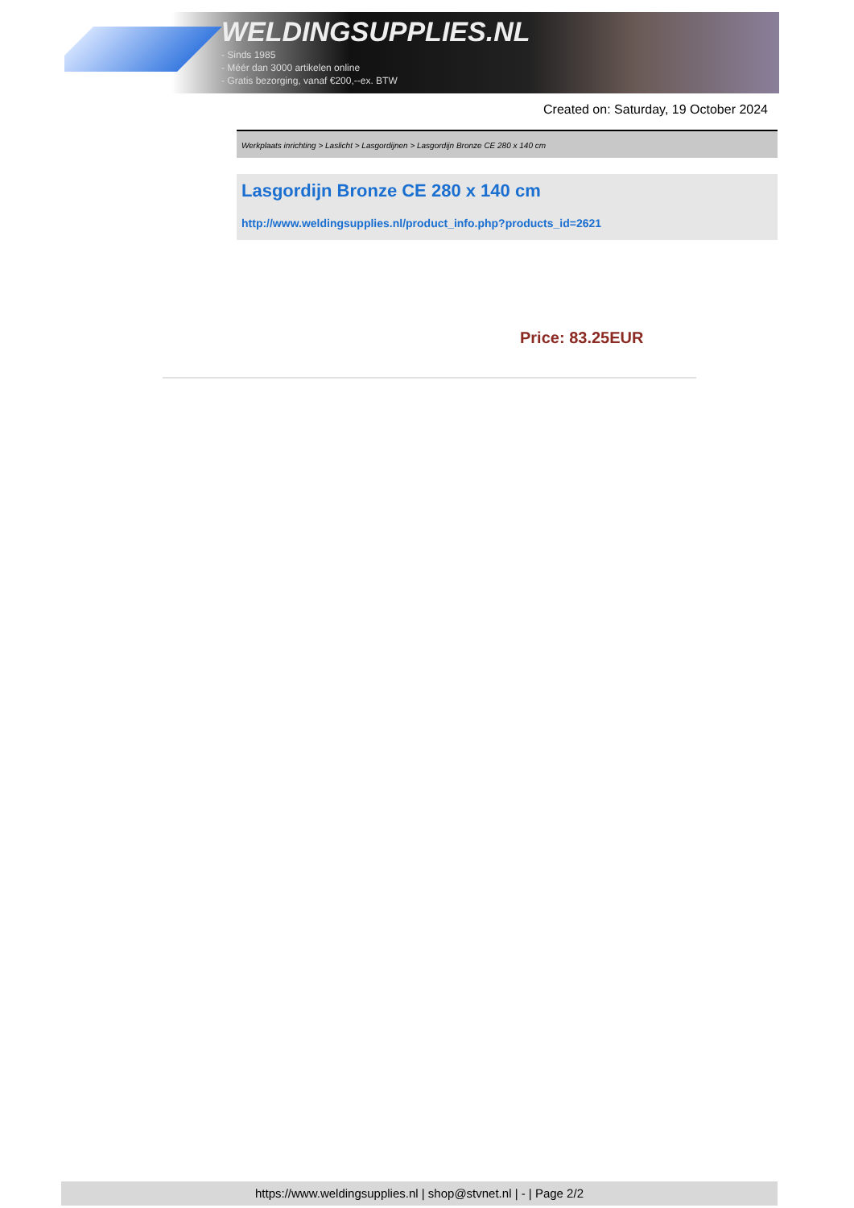WELDINGSUPPLIES.NL
- Sinds 1985
- Méér dan 3000 artikelen online
- Gratis bezorging, vanaf €200,--ex. BTW
Created on: Saturday, 19 October 2024
Werkplaats inrichting > Laslicht > Lasgordijnen > Lasgordijn Bronze CE 280 x 140 cm
Lasgordijn Bronze CE 280 x 140 cm
http://www.weldingsupplies.nl/product_info.php?products_id=2621
Price: 83.25EUR
https://www.weldingsupplies.nl | shop@stvnet.nl | - | Page 2/2